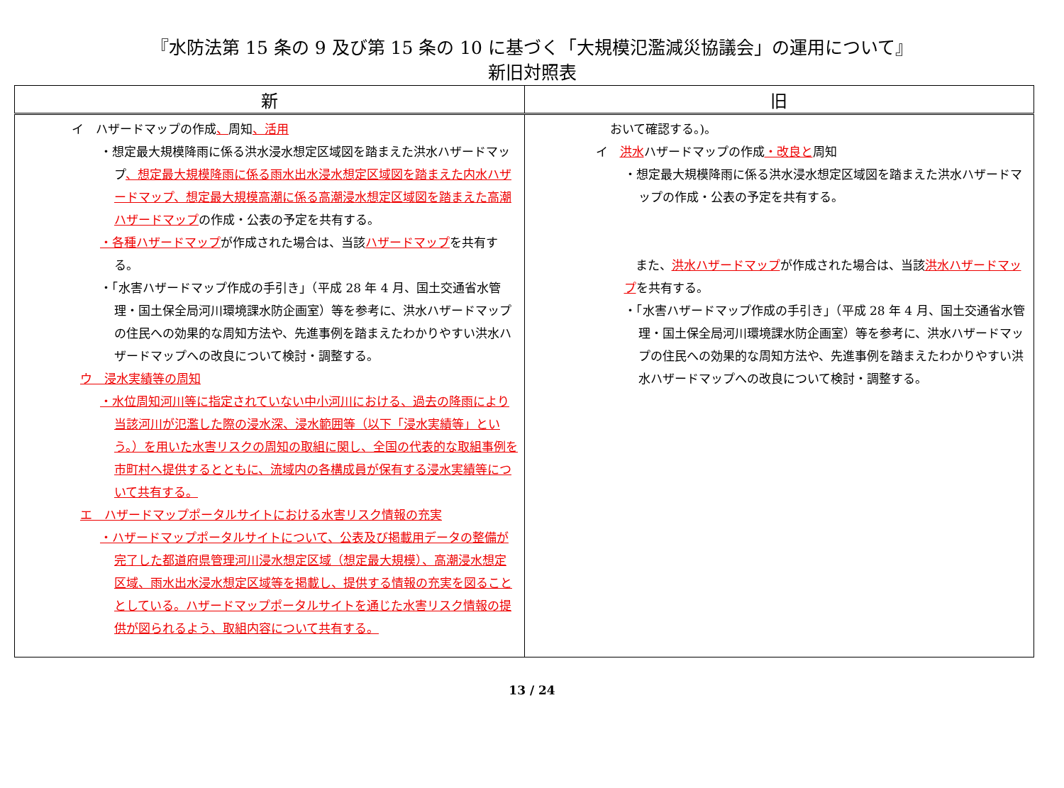『水防法第 15 条の 9 及び第 15 条の 10 に基づく「大規模氾濫減災協議会」の運用について』
新旧対照表
| 新 | 旧 |
| --- | --- |
| イ ハザードマップの作成 、 周知 、活用 ・想定最大規模降雨に係る洪水浸水想定区域図を踏まえた洪水ハザードマップ 、想定最大規模降雨に係る雨水出水浸水想定区域図を踏まえた内水ハザードマップ、想定最大規模高潮に係る高潮浸水想定区域図を踏まえた高潮ハザードマップ の作成・公表の予定を共有する。 ・各種ハザードマップ が作成された場合は、当該 ハザードマップ を共有する。 ・「水害ハザードマップ作成の手引き」（平成 28 年 4 月、国土交通省水管理・国土保全局河川環境課水防企画室）等を参考に、洪水ハザードマップの住民への効果的な周知方法や、先進事例を踏まえたわかりやすい洪水ハザードマップへの改良について検討・調整する。 ウ 浸水実績等の周知 ・水位周知河川等に指定されていない中小河川における、過去の降雨により当該河川が氾濫した際の浸水深、浸水範囲等（以下「浸水実績等」という。）を用いた水害リスクの周知の取組に関し、全国の代表的な取組事例を市町村へ提供するとともに、流域内の各構成員が保有する浸水実績等について共有する。 エ ハザードマップポータルサイトにおける水害リスク情報の充実 ・ハザードマップポータルサイトについて、公表及び掲載用データの整備が完了した都道府県管理河川浸水想定区域（想定最大規模）、高潮浸水想定区域、雨水出水浸水想定区域等を掲載し、提供する情報の充実を図ることとしている。ハザードマップポータルサイトを通じた水害リスク情報の提供が図られるよう、取組内容について共有する。 | おいて確認する。)。 イ 洪水 ハザードマップの作成 ・改良と 周知 ・想定最大規模降雨に係る洪水浸水想定区域図を踏まえた洪水ハザードマップの作成・公表の予定を共有する。 また、 洪水ハザードマップ が作成された場合は、当該 洪水ハザードマップ を共有する。 ・「水害ハザードマップ作成の手引き」（平成 28 年 4 月、国土交通省水管理・国土保全局河川環境課水防企画室）等を参考に、洪水ハザードマップの住民への効果的な周知方法や、先進事例を踏まえたわかりやすい洪水ハザードマップへの改良について検討・調整する。 |
13 / 24